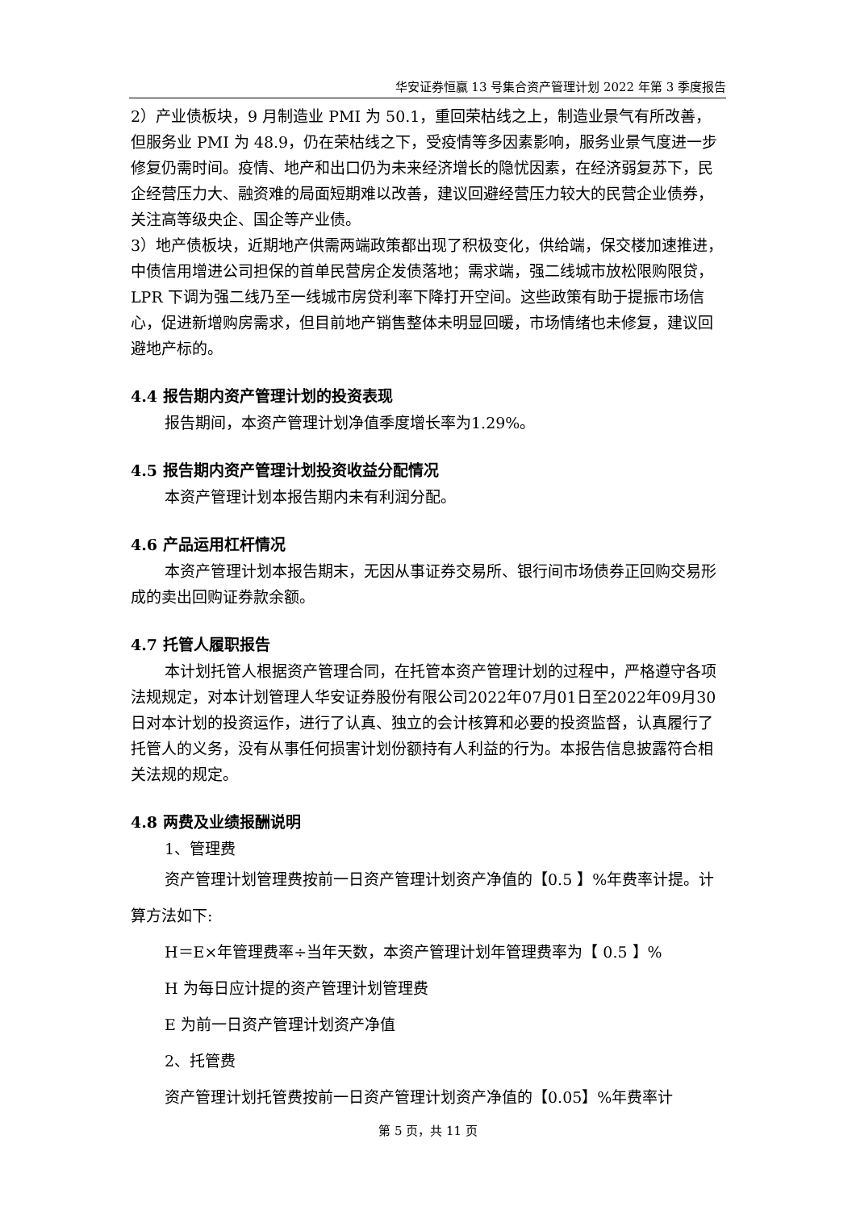华安证券恒赢 13 号集合资产管理计划 2022 年第 3 季度报告
2）产业债板块，9 月制造业 PMI 为 50.1，重回荣枯线之上，制造业景气有所改善，但服务业 PMI 为 48.9，仍在荣枯线之下，受疫情等多因素影响，服务业景气度进一步修复仍需时间。疫情、地产和出口仍为未来经济增长的隐忧因素，在经济弱复苏下，民企经营压力大、融资难的局面短期难以改善，建议回避经营压力较大的民营企业债券，关注高等级央企、国企等产业债。
3）地产债板块，近期地产供需两端政策都出现了积极变化，供给端，保交楼加速推进，中债信用增进公司担保的首单民营房企发债落地；需求端，强二线城市放松限购限贷，LPR 下调为强二线乃至一线城市房贷利率下降打开空间。这些政策有助于提振市场信心，促进新增购房需求，但目前地产销售整体未明显回暖，市场情绪也未修复，建议回避地产标的。
4.4 报告期内资产管理计划的投资表现
报告期间，本资产管理计划净值季度增长率为1.29%。
4.5 报告期内资产管理计划投资收益分配情况
本资产管理计划本报告期内未有利润分配。
4.6 产品运用杠杆情况
本资产管理计划本报告期末，无因从事证券交易所、银行间市场债券正回购交易形成的卖出回购证券款余额。
4.7 托管人履职报告
本计划托管人根据资产管理合同，在托管本资产管理计划的过程中，严格遵守各项法规规定，对本计划管理人华安证券股份有限公司2022年07月01日至2022年09月30日对本计划的投资运作，进行了认真、独立的会计核算和必要的投资监督，认真履行了托管人的义务，没有从事任何损害计划份额持有人利益的行为。本报告信息披露符合相关法规的规定。
4.8 两费及业绩报酬说明
1、管理费
资产管理计划管理费按前一日资产管理计划资产净值的【0.5 】%年费率计提。计算方法如下:
H＝E×年管理费率÷当年天数，本资产管理计划年管理费率为【 0.5 】%
H 为每日应计提的资产管理计划管理费
E 为前一日资产管理计划资产净值
2、托管费
资产管理计划托管费按前一日资产管理计划资产净值的【0.05】%年费率计
第 5 页，共 11 页